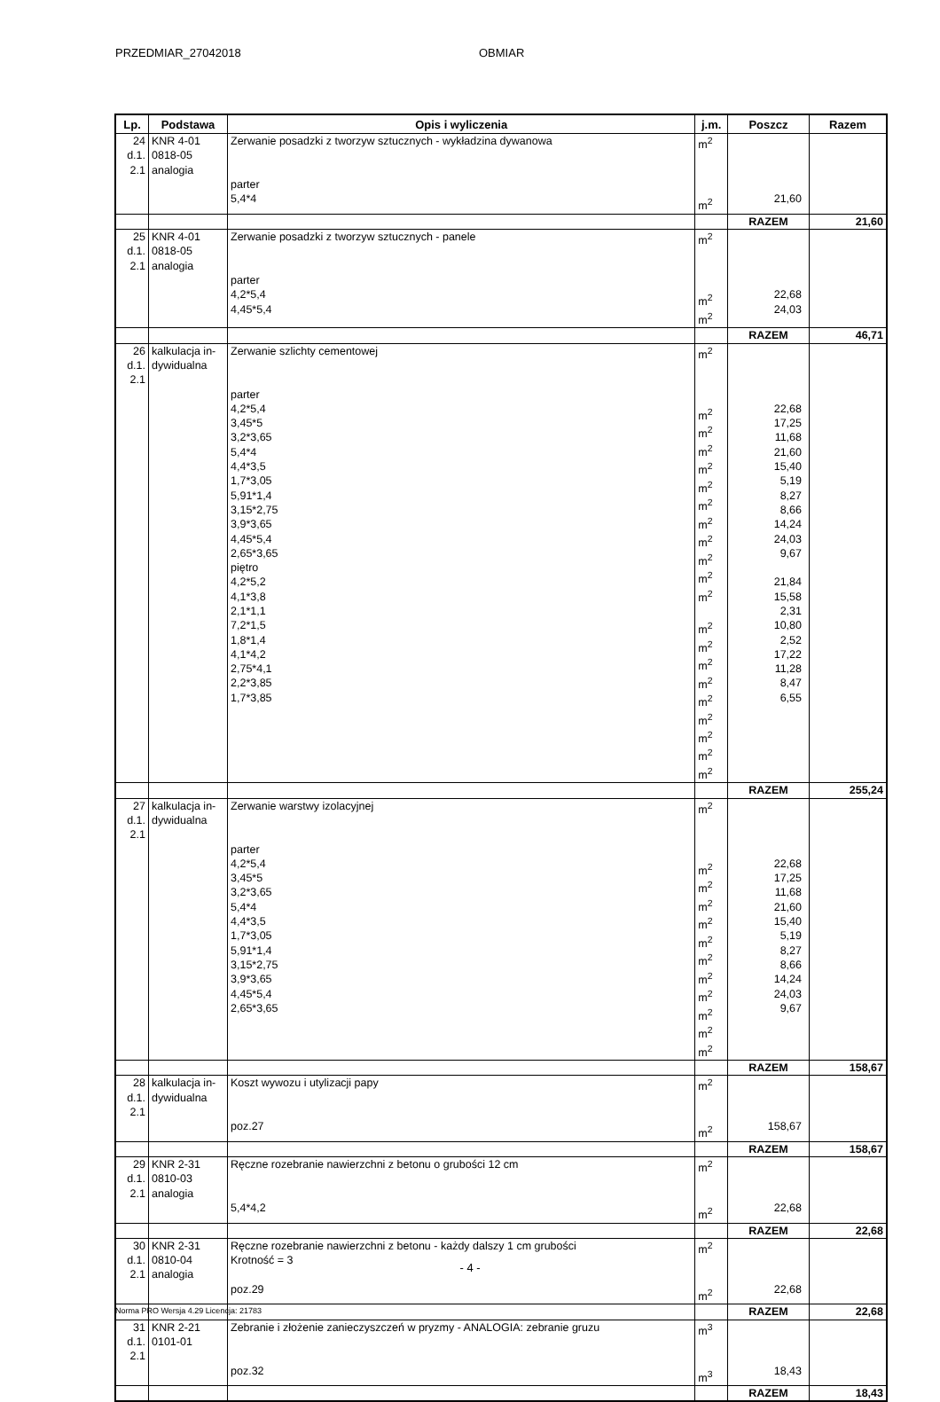PRZEDMIAR_27042018 OBMIAR
| Lp. | Podstawa | Opis i wyliczenia | j.m. | Poszcz | Razem |
| --- | --- | --- | --- | --- | --- |
| 24 d.1. 2.1 | KNR 4-01 0818-05 analogia | Zerwanie posadzki z tworzyw sztucznych - wykładzina dywanowa parter 5,4*4 | m<sup>2</sup> m<sup>2</sup> | 21,60 | |
| | | | | RAZEM | 21,60 |
| 25 d.1. 2.1 | KNR 4-01 0818-05 analogia | Zerwanie posadzki z tworzyw sztucznych - panele parter 4,2*5,4 4,45*5,4 | m<sup>2</sup> m<sup>2</sup> m<sup>2</sup> | 22,68 24,03 | |
| | | | | RAZEM | 46,71 |
| 26 d.1. 2.1 | kalkulacja in- dywidualna | Zerwanie szlichty cementowej parter 4,2*5,4 3,45*5 3,2*3,65 5,4*4 4,4*3,5 1,7*3,05 5,91*1,4 3,15*2,75 3,9*3,65 4,45*5,4 2,65*3,65 piętro 4,2*5,2 4,1*3,8 2,1*1,1 7,2*1,5 1,8*1,4 4,1*4,2 2,75*4,1 2,2*3,85 1,7*3,85 | m<sup>2</sup> m<sup>2</sup> m<sup>2</sup> m<sup>2</sup> m<sup>2</sup> m<sup>2</sup> m<sup>2</sup> m<sup>2</sup> m<sup>2</sup> m<sup>2</sup> m<sup>2</sup> m<sup>2</sup> m<sup>2</sup> m<sup>2</sup> m<sup>2</sup> m<sup>2</sup> m<sup>2</sup> m<sup>2</sup> m<sup>2</sup> m<sup>2</sup> m<sup>2</sup> | 22,68 17,25 11,68 21,60 15,40 5,19 8,27 8,66 14,24 24,03 9,67 21,84 15,58 2,31 10,80 2,52 17,22 11,28 8,47 6,55 | |
| | | | | RAZEM | 255,24 |
| 27 d.1. 2.1 | kalkulacja in- dywidualna | Zerwanie warstwy izolacyjnej parter 4,2*5,4 3,45*5 3,2*3,65 5,4*4 4,4*3,5 1,7*3,05 5,91*1,4 3,15*2,75 3,9*3,65 4,45*5,4 2,65*3,65 | m<sup>2</sup> m<sup>2</sup> m<sup>2</sup> m<sup>2</sup> m<sup>2</sup> m<sup>2</sup> m<sup>2</sup> m<sup>2</sup> m<sup>2</sup> m<sup>2</sup> m<sup>2</sup> m<sup>2</sup> | 22,68 17,25 11,68 21,60 15,40 5,19 8,27 8,66 14,24 24,03 9,67 | |
| | | | | RAZEM | 158,67 |
| 28 d.1. 2.1 | kalkulacja in- dywidualna | Koszt wywozu i utylizacji papy poz.27 | m<sup>2</sup> m<sup>2</sup> | 158,67 | |
| | | | | RAZEM | 158,67 |
| 29 d.1. 2.1 | KNR 2-31 0810-03 analogia | Ręczne rozebranie nawierzchni z betonu o grubości 12 cm 5,4*4,2 | m<sup>2</sup> m<sup>2</sup> | 22,68 | |
| | | | | RAZEM | 22,68 |
| 30 d.1. 2.1 | KNR 2-31 0810-04 analogia | Ręczne rozebranie nawierzchni z betonu - każdy dalszy 1 cm grubości Krotność = 3 poz.29 | m<sup>2</sup> m<sup>2</sup> | 22,68 | |
| | | | | RAZEM | 22,68 |
| 31 d.1. 2.1 | KNR 2-21 0101-01 | Zebranie i złożenie zanieczyszczeń w pryzmy - ANALOGIA: zebranie gruzu poz.32 | m<sup>3</sup> m<sup>3</sup> | 18,43 | |
| | | | | RAZEM | 18,43 |
- 4 -
Norma PRO Wersja 4.29 Licencja: 21783